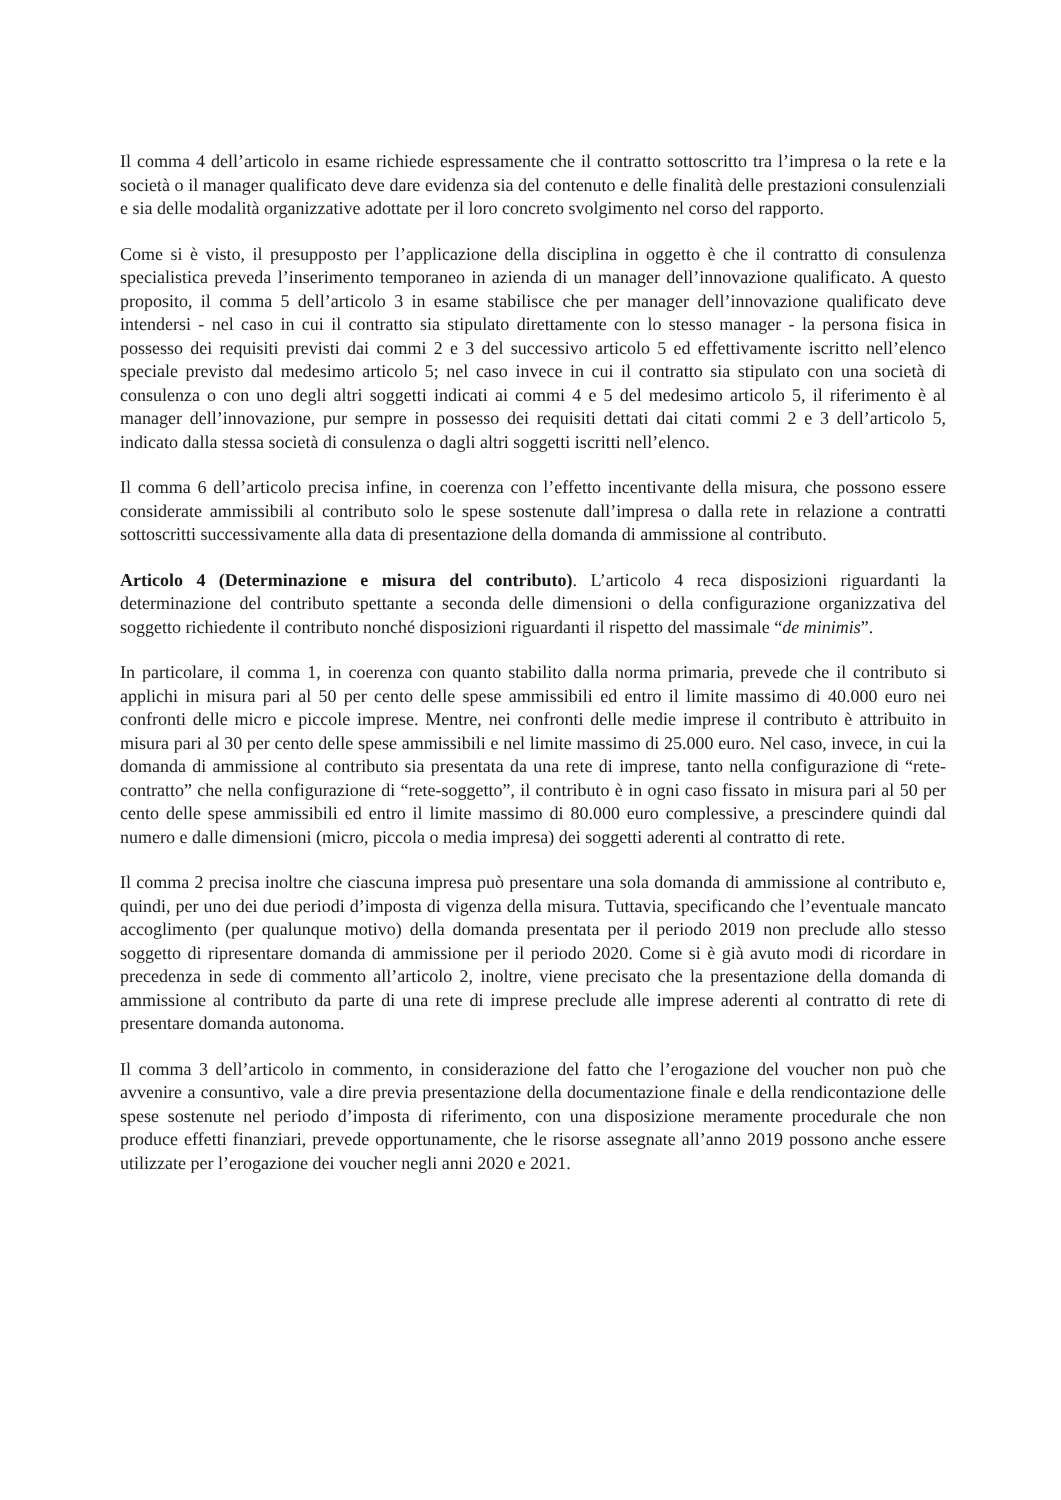Il comma 4 dell’articolo in esame richiede espressamente che il contratto sottoscritto tra l’impresa o la rete e la società o il manager qualificato deve dare evidenza sia del contenuto e delle finalità delle prestazioni consulenziali e sia delle modalità organizzative adottate per il loro concreto svolgimento nel corso del rapporto.
Come si è visto, il presupposto per l’applicazione della disciplina in oggetto è che il contratto di consulenza specialistica preveda l’inserimento temporaneo in azienda di un manager dell’innovazione qualificato. A questo proposito, il comma 5 dell’articolo 3 in esame stabilisce che per manager dell’innovazione qualificato deve intendersi - nel caso in cui il contratto sia stipulato direttamente con lo stesso manager - la persona fisica in possesso dei requisiti previsti dai commi 2 e 3 del successivo articolo 5 ed effettivamente iscritto nell’elenco speciale previsto dal medesimo articolo 5; nel caso invece in cui il contratto sia stipulato con una società di consulenza o con uno degli altri soggetti indicati ai commi 4 e 5 del medesimo articolo 5, il riferimento è al manager dell’innovazione, pur sempre in possesso dei requisiti dettati dai citati commi 2 e 3 dell’articolo 5, indicato dalla stessa società di consulenza o dagli altri soggetti iscritti nell’elenco.
Il comma 6 dell’articolo precisa infine, in coerenza con l’effetto incentivante della misura, che possono essere considerate ammissibili al contributo solo le spese sostenute dall’impresa o dalla rete in relazione a contratti sottoscritti successivamente alla data di presentazione della domanda di ammissione al contributo.
Articolo 4 (Determinazione e misura del contributo). L’articolo 4 reca disposizioni riguardanti la determinazione del contributo spettante a seconda delle dimensioni o della configurazione organizzativa del soggetto richiedente il contributo nonché disposizioni riguardanti il rispetto del massimale “de minimis”.
In particolare, il comma 1, in coerenza con quanto stabilito dalla norma primaria, prevede che il contributo si applichi in misura pari al 50 per cento delle spese ammissibili ed entro il limite massimo di 40.000 euro nei confronti delle micro e piccole imprese. Mentre, nei confronti delle medie imprese il contributo è attribuito in misura pari al 30 per cento delle spese ammissibili e nel limite massimo di 25.000 euro. Nel caso, invece, in cui la domanda di ammissione al contributo sia presentata da una rete di imprese, tanto nella configurazione di “rete-contratto” che nella configurazione di “rete-soggetto”, il contributo è in ogni caso fissato in misura pari al 50 per cento delle spese ammissibili ed entro il limite massimo di 80.000 euro complessive, a prescindere quindi dal numero e dalle dimensioni (micro, piccola o media impresa) dei soggetti aderenti al contratto di rete.
Il comma 2 precisa inoltre che ciascuna impresa può presentare una sola domanda di ammissione al contributo e, quindi, per uno dei due periodi d’imposta di vigenza della misura. Tuttavia, specificando che l’eventuale mancato accoglimento (per qualunque motivo) della domanda presentata per il periodo 2019 non preclude allo stesso soggetto di ripresentare domanda di ammissione per il periodo 2020. Come si è già avuto modi di ricordare in precedenza in sede di commento all’articolo 2, inoltre, viene precisato che la presentazione della domanda di ammissione al contributo da parte di una rete di imprese preclude alle imprese aderenti al contratto di rete di presentare domanda autonoma.
Il comma 3 dell’articolo in commento, in considerazione del fatto che l’erogazione del voucher non può che avvenire a consuntivo, vale a dire previa presentazione della documentazione finale e della rendicontazione delle spese sostenute nel periodo d’imposta di riferimento, con una disposizione meramente procedurale che non produce effetti finanziari, prevede opportunamente, che le risorse assegnate all’anno 2019 possono anche essere utilizzate per l’erogazione dei voucher negli anni 2020 e 2021.